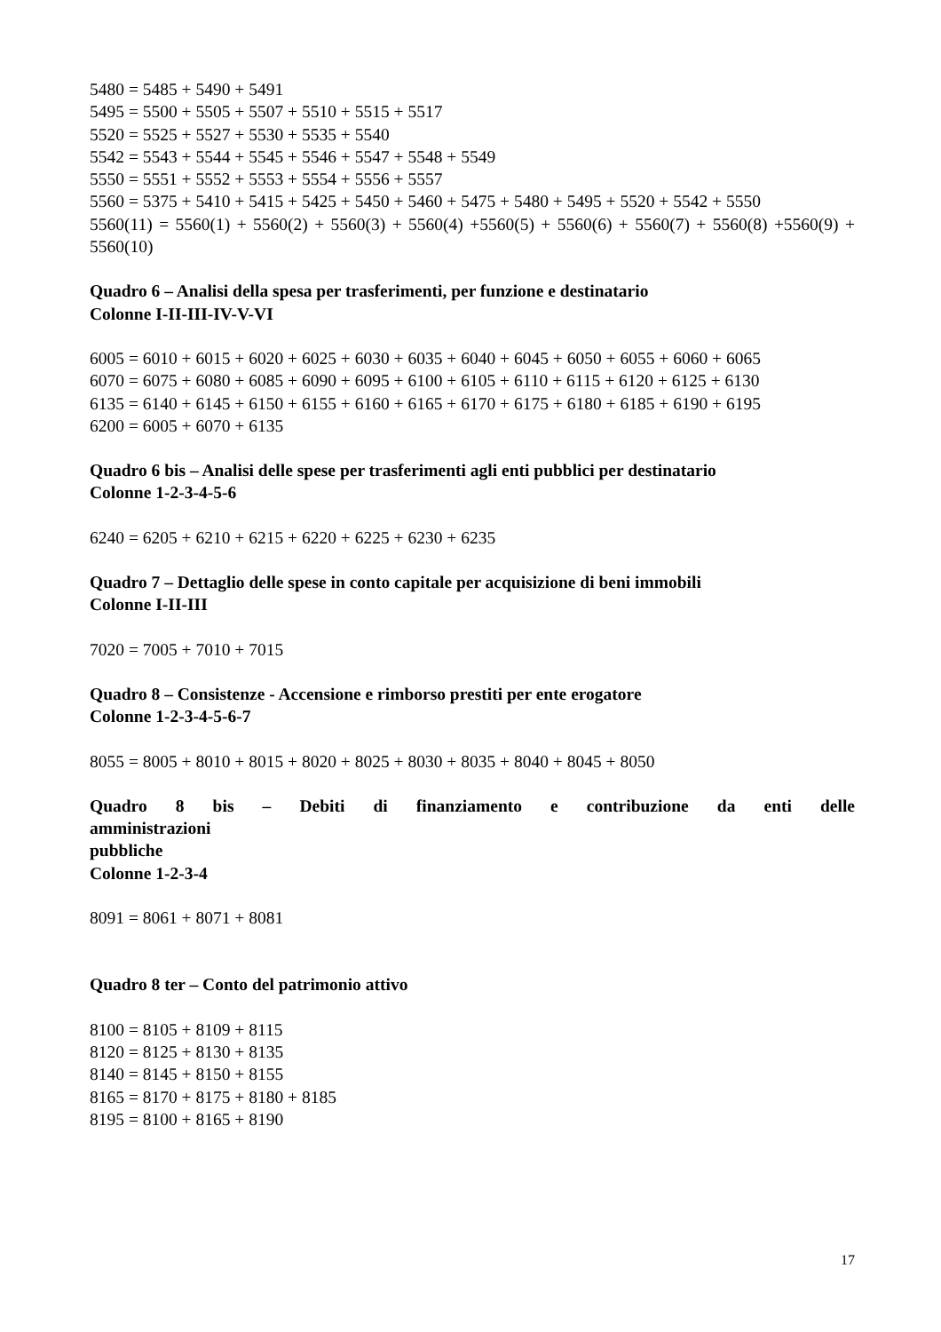5480 = 5485 + 5490 + 5491
5495 = 5500 + 5505 + 5507 + 5510 + 5515 + 5517
5520 = 5525 + 5527 + 5530 + 5535 + 5540
5542 = 5543 + 5544 + 5545 + 5546 + 5547 + 5548 + 5549
5550 = 5551 + 5552 + 5553 + 5554 + 5556 + 5557
5560 = 5375 + 5410 + 5415 + 5425 + 5450 + 5460 + 5475 + 5480 + 5495 + 5520 + 5542 + 5550
5560(11) = 5560(1) + 5560(2) + 5560(3) + 5560(4) +5560(5) + 5560(6) + 5560(7) + 5560(8) +5560(9) + 5560(10)
Quadro 6 – Analisi della spesa per trasferimenti, per funzione e destinatario
Colonne I-II-III-IV-V-VI
6005 = 6010 + 6015 + 6020 + 6025 + 6030 + 6035 + 6040 + 6045 + 6050 + 6055 + 6060 + 6065
6070 = 6075 + 6080 + 6085 + 6090 + 6095 + 6100 + 6105 + 6110 + 6115 + 6120 + 6125 + 6130
6135 = 6140 + 6145 + 6150 + 6155 + 6160 + 6165 + 6170 + 6175 + 6180 + 6185 + 6190 + 6195
6200 = 6005 + 6070 + 6135
Quadro 6 bis – Analisi delle spese per trasferimenti agli enti pubblici per destinatario
Colonne 1-2-3-4-5-6
6240 = 6205 + 6210 + 6215 + 6220 + 6225 + 6230 + 6235
Quadro 7 – Dettaglio delle spese in conto capitale per acquisizione di beni immobili
Colonne I-II-III
7020 = 7005 + 7010 + 7015
Quadro 8 – Consistenze - Accensione e rimborso prestiti per ente erogatore
Colonne 1-2-3-4-5-6-7
8055 = 8005 + 8010 + 8015 + 8020 + 8025 + 8030 + 8035 + 8040 + 8045 + 8050
Quadro 8 bis – Debiti di finanziamento e contribuzione da enti delle amministrazioni
pubbliche
Colonne 1-2-3-4
8091 = 8061 + 8071 + 8081
Quadro 8 ter – Conto del patrimonio attivo
8100 = 8105 + 8109 + 8115
8120 = 8125 + 8130 + 8135
8140 = 8145 + 8150 + 8155
8165 = 8170 + 8175 + 8180 + 8185
8195 = 8100 + 8165 + 8190
17